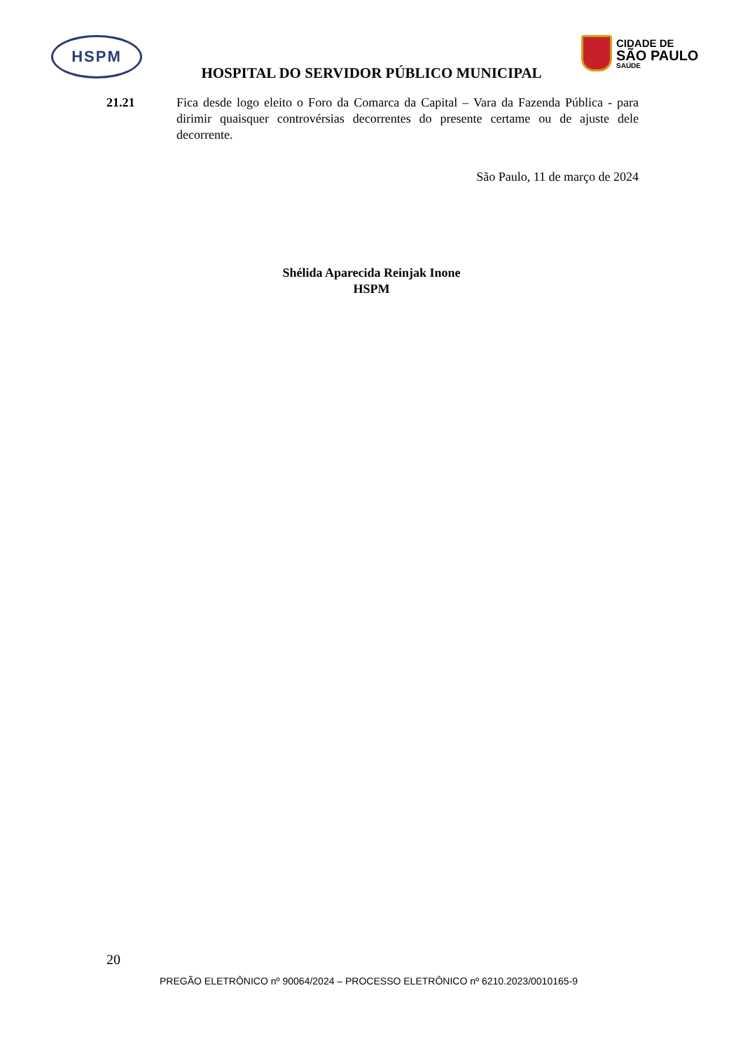HSPM
CIDADE DE
SÃO PAULO
SAÚDE
HOSPITAL DO SERVIDOR PÚBLICO MUNICIPAL
21.21 Fica desde logo eleito o Foro da Comarca da Capital – Vara da Fazenda Pública - para dirimir quaisquer controvérsias decorrentes do presente certame ou de ajuste dele decorrente.
São Paulo, 11 de março de 2024
Shélida Aparecida Reinjak Inone
HSPM
20
PREGÃO ELETRÔNICO nº 90064/2024 – PROCESSO ELETRÔNICO nº 6210.2023/0010165-9